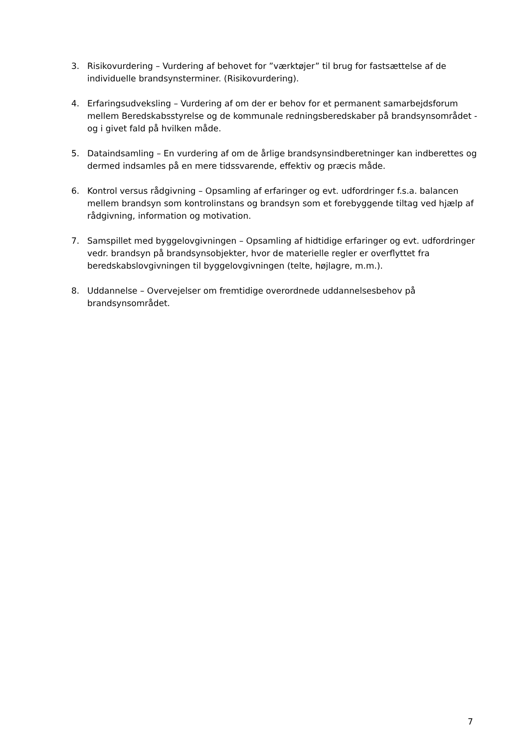3. Risikovurdering – Vurdering af behovet for ”værktøjer” til brug for fastsættelse af de individuelle brandsynsterminer. (Risikovurdering).
4. Erfaringsudveksling – Vurdering af om der er behov for et permanent samarbejdsforum mellem Beredskabsstyrelse og de kommunale redningsberedskaber på brandsynsområdet - og i givet fald på hvilken måde.
5. Dataindsamling – En vurdering af om de årlige brandsynsindberetninger kan indberettes og dermed indsamles på en mere tidssvarende, effektiv og præcis måde.
6. Kontrol versus rådgivning – Opsamling af erfaringer og evt. udfordringer f.s.a. balancen mellem brandsyn som kontrolinstans og brandsyn som et forebyggende tiltag ved hjælp af rådgivning, information og motivation.
7. Samspillet med byggelovgivningen – Opsamling af hidtidige erfaringer og evt. udfordringer vedr. brandsyn på brandsynsobjekter, hvor de materielle regler er overflyttet fra beredskabslovgivningen til byggelovgivningen (telte, højlagre, m.m.).
8. Uddannelse – Overvejelser om fremtidige overordnede uddannelsesbehov på brandsynsområdet.
7